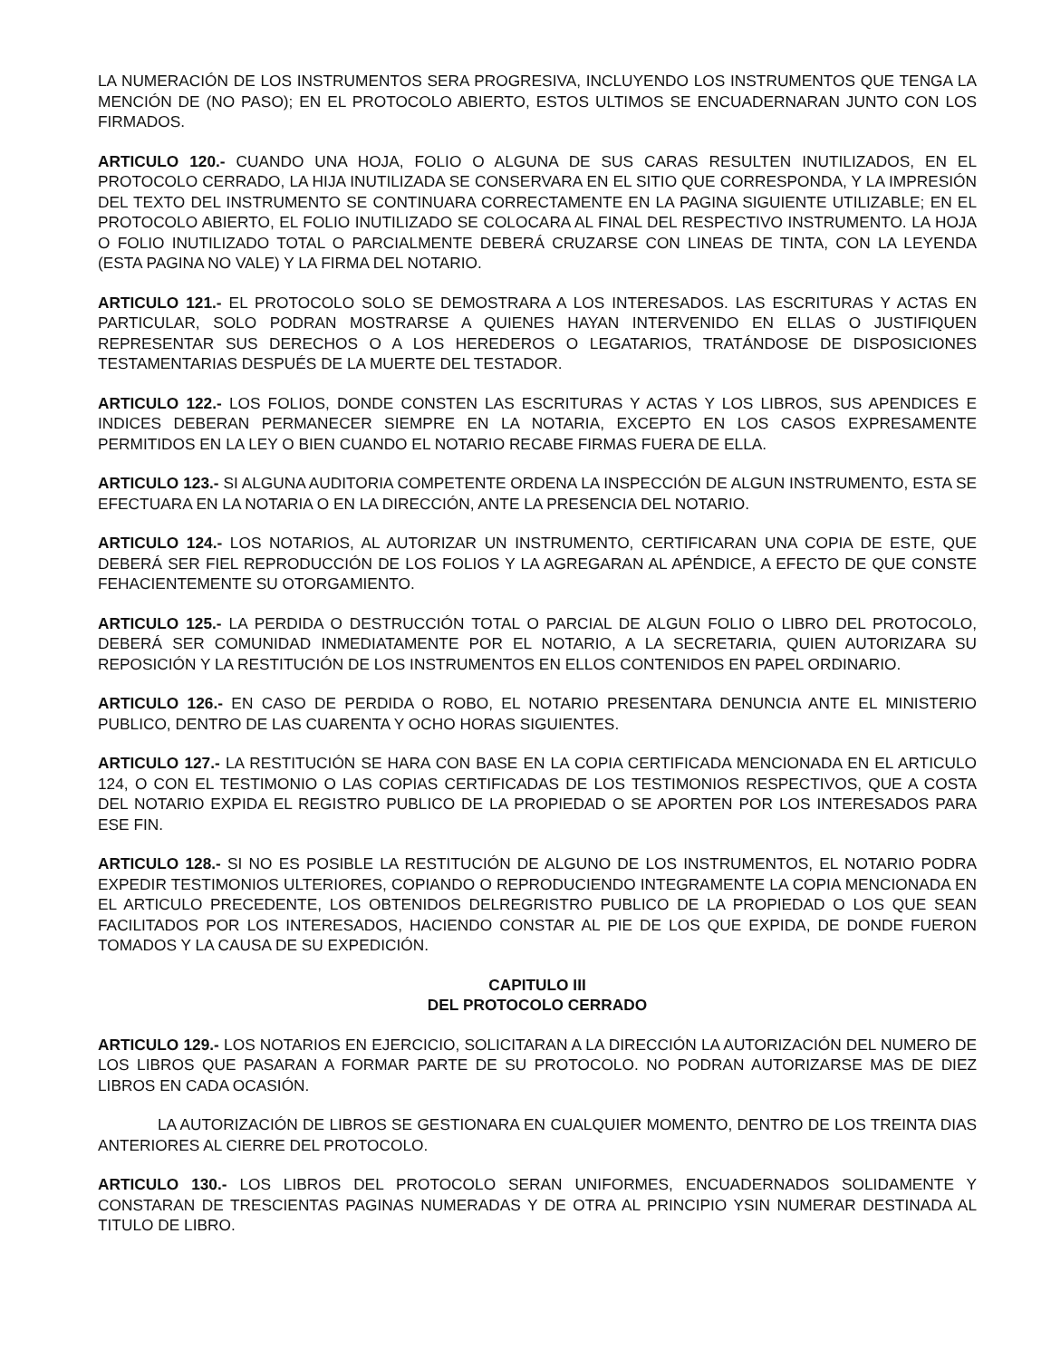LA NUMERACIÓN DE LOS INSTRUMENTOS SERA PROGRESIVA, INCLUYENDO LOS INSTRUMENTOS QUE TENGA LA MENCIÓN DE (NO PASO); EN EL PROTOCOLO ABIERTO, ESTOS ULTIMOS SE ENCUADERNARAN JUNTO CON LOS FIRMADOS.
ARTICULO 120.- CUANDO UNA HOJA, FOLIO O ALGUNA DE SUS CARAS RESULTEN INUTILIZADOS, EN EL PROTOCOLO CERRADO, LA HIJA INUTILIZADA SE CONSERVARA EN EL SITIO QUE CORRESPONDA, Y LA IMPRESIÓN DEL TEXTO DEL INSTRUMENTO SE CONTINUARA CORRECTAMENTE EN LA PAGINA SIGUIENTE UTILIZABLE; EN EL PROTOCOLO ABIERTO, EL FOLIO INUTILIZADO SE COLOCARA AL FINAL DEL RESPECTIVO INSTRUMENTO. LA HOJA O FOLIO INUTILIZADO TOTAL O PARCIALMENTE DEBERÁ CRUZARSE CON LINEAS DE TINTA, CON LA LEYENDA (ESTA PAGINA NO VALE) Y LA FIRMA DEL NOTARIO.
ARTICULO 121.- EL PROTOCOLO SOLO SE DEMOSTRARA A LOS INTERESADOS. LAS ESCRITURAS Y ACTAS EN PARTICULAR, SOLO PODRAN MOSTRARSE A QUIENES HAYAN INTERVENIDO EN ELLAS O JUSTIFIQUEN REPRESENTAR SUS DERECHOS O A LOS HEREDEROS O LEGATARIOS, TRATÁNDOSE DE DISPOSICIONES TESTAMENTARIAS DESPUÉS DE LA MUERTE DEL TESTADOR.
ARTICULO 122.- LOS FOLIOS, DONDE CONSTEN LAS ESCRITURAS Y ACTAS Y LOS LIBROS, SUS APENDICES E INDICES DEBERAN PERMANECER SIEMPRE EN LA NOTARIA, EXCEPTO EN LOS CASOS EXPRESAMENTE PERMITIDOS EN LA LEY O BIEN CUANDO EL NOTARIO RECABE FIRMAS FUERA DE ELLA.
ARTICULO 123.- SI ALGUNA AUDITORIA COMPETENTE ORDENA LA INSPECCIÓN DE ALGUN INSTRUMENTO, ESTA SE EFECTUARA EN LA NOTARIA O EN LA DIRECCIÓN, ANTE LA PRESENCIA DEL NOTARIO.
ARTICULO 124.- LOS NOTARIOS, AL AUTORIZAR UN INSTRUMENTO, CERTIFICARAN UNA COPIA DE ESTE, QUE DEBERÁ SER FIEL REPRODUCCIÓN DE LOS FOLIOS Y LA AGREGARAN AL APÉNDICE, A EFECTO DE QUE CONSTE FEHACIENTEMENTE SU OTORGAMIENTO.
ARTICULO 125.- LA PERDIDA O DESTRUCCIÓN TOTAL O PARCIAL DE ALGUN FOLIO O LIBRO DEL PROTOCOLO, DEBERÁ SER COMUNIDAD INMEDIATAMENTE POR EL NOTARIO, A LA SECRETARIA, QUIEN AUTORIZARA SU REPOSICIÓN Y LA RESTITUCIÓN DE LOS INSTRUMENTOS EN ELLOS CONTENIDOS EN PAPEL ORDINARIO.
ARTICULO 126.- EN CASO DE PERDIDA O ROBO, EL NOTARIO PRESENTARA DENUNCIA ANTE EL MINISTERIO PUBLICO, DENTRO DE LAS CUARENTA Y OCHO HORAS SIGUIENTES.
ARTICULO 127.- LA RESTITUCIÓN SE HARA CON BASE EN LA COPIA CERTIFICADA MENCIONADA EN EL ARTICULO 124, O CON EL TESTIMONIO O LAS COPIAS CERTIFICADAS DE LOS TESTIMONIOS RESPECTIVOS, QUE A COSTA DEL NOTARIO EXPIDA EL REGISTRO PUBLICO DE LA PROPIEDAD O SE APORTEN POR LOS INTERESADOS PARA ESE FIN.
ARTICULO 128.- SI NO ES POSIBLE LA RESTITUCIÓN DE ALGUNO DE LOS INSTRUMENTOS, EL NOTARIO PODRA EXPEDIR TESTIMONIOS ULTERIORES, COPIANDO O REPRODUCIENDO INTEGRAMENTE LA COPIA MENCIONADA EN EL ARTICULO PRECEDENTE, LOS OBTENIDOS DELREGRISTRO PUBLICO DE LA PROPIEDAD O LOS QUE SEAN FACILITADOS POR LOS INTERESADOS, HACIENDO CONSTAR AL PIE DE LOS QUE EXPIDA, DE DONDE FUERON TOMADOS Y LA CAUSA DE SU EXPEDICIÓN.
CAPITULO III
DEL PROTOCOLO CERRADO
ARTICULO 129.- LOS NOTARIOS EN EJERCICIO, SOLICITARAN A LA DIRECCIÓN LA AUTORIZACIÓN DEL NUMERO DE LOS LIBROS QUE PASARAN A FORMAR PARTE DE SU PROTOCOLO. NO PODRAN AUTORIZARSE MAS DE DIEZ LIBROS EN CADA OCASIÓN.
LA AUTORIZACIÓN DE LIBROS SE GESTIONARA EN CUALQUIER MOMENTO, DENTRO DE LOS TREINTA DIAS ANTERIORES AL CIERRE DEL PROTOCOLO.
ARTICULO 130.- LOS LIBROS DEL PROTOCOLO SERAN UNIFORMES, ENCUADERNADOS SOLIDAMENTE Y CONSTARAN DE TRESCIENTAS PAGINAS NUMERADAS Y DE OTRA AL PRINCIPIO YSIN NUMERAR DESTINADA AL TITULO DE LIBRO.